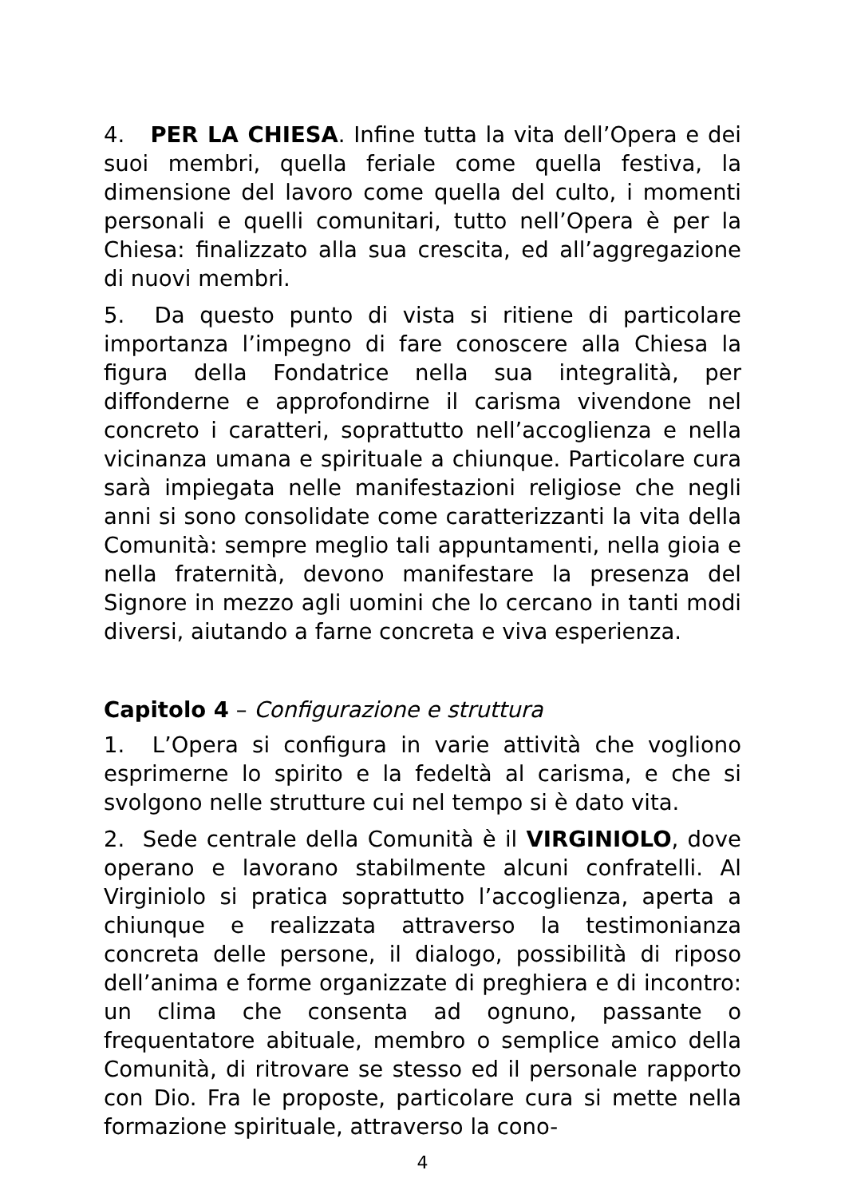4. PER LA CHIESA. Infine tutta la vita dell’Opera e dei suoi membri, quella feriale come quella festiva, la dimensione del lavoro come quella del culto, i momenti personali e quelli comunitari, tutto nell’Opera è per la Chiesa: finalizzato alla sua crescita, ed all’aggregazione di nuovi membri.
5. Da questo punto di vista si ritiene di particolare importanza l’impegno di fare conoscere alla Chiesa la figura della Fondatrice nella sua integralità, per diffonderne e approfondirne il carisma vivendone nel concreto i caratteri, soprattutto nell’accoglienza e nella vicinanza umana e spirituale a chiunque. Particolare cura sarà impiegata nelle manifestazioni religiose che negli anni si sono consolidate come caratterizzanti la vita della Comunità: sempre meglio tali appuntamenti, nella gioia e nella fraternità, devono manifestare la presenza del Signore in mezzo agli uomini che lo cercano in tanti modi diversi, aiutando a farne concreta e viva esperienza.
Capitolo 4 – Configurazione e struttura
1. L’Opera si configura in varie attività che vogliono esprimerne lo spirito e la fedeltà al carisma, e che si svolgono nelle strutture cui nel tempo si è dato vita.
2. Sede centrale della Comunità è il VIRGINIOLO, dove operano e lavorano stabilmente alcuni confratelli. Al Virginiolo si pratica soprattutto l’accoglienza, aperta a chiunque e realizzata attraverso la testimonianza concreta delle persone, il dialogo, possibilità di riposo dell’anima e forme organizzate di preghiera e di incontro: un clima che consenta ad ognuno, passante o frequentatore abituale, membro o semplice amico della Comunità, di ritrovare se stesso ed il personale rapporto con Dio. Fra le proposte, particolare cura si mette nella formazione spirituale, attraverso la cono-
4